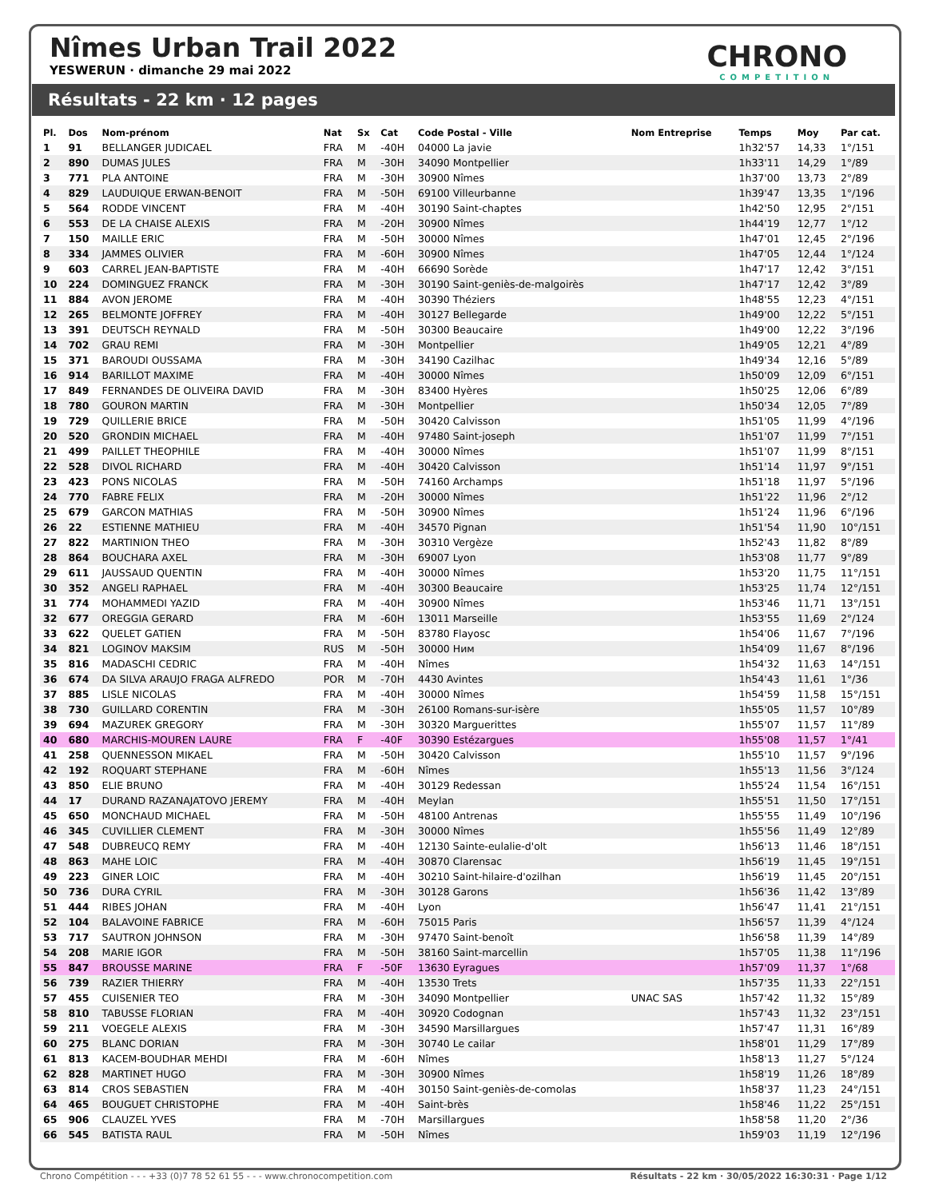Nîmes Urban Trail 2022
YESWERUN · dimanche 29 mai 2022
CHRONO
COMPETITION
Résultats - 22 km · 12 pages
| Pl. | Dos | Nom-prénom | Nat | Sx | Cat | Code Postal - Ville | Nom Entreprise | Temps | Moy | Par cat. |
| --- | --- | --- | --- | --- | --- | --- | --- | --- | --- | --- |
| 1 | 91 | BELLANGER JUDICAEL | FRA | M | -40H | 04000 La javie | | 1h32'57 | 14,33 | 1°/151 |
| 2 | 890 | DUMAS JULES | FRA | M | -30H | 34090 Montpellier | | 1h33'11 | 14,29 | 1°/89 |
| 3 | 771 | PLA ANTOINE | FRA | M | -30H | 30900 Nîmes | | 1h37'00 | 13,73 | 2°/89 |
| 4 | 829 | LAUDUIQUE ERWAN-BENOIT | FRA | M | -50H | 69100 Villeurbanne | | 1h39'47 | 13,35 | 1°/196 |
| 5 | 564 | RODDE VINCENT | FRA | M | -40H | 30190 Saint-chaptes | | 1h42'50 | 12,95 | 2°/151 |
| 6 | 553 | DE LA CHAISE ALEXIS | FRA | M | -20H | 30900 Nîmes | | 1h44'19 | 12,77 | 1°/12 |
| 7 | 150 | MAILLE ERIC | FRA | M | -50H | 30000 Nîmes | | 1h47'01 | 12,45 | 2°/196 |
| 8 | 334 | JAMMES OLIVIER | FRA | M | -60H | 30900 Nîmes | | 1h47'05 | 12,44 | 1°/124 |
| 9 | 603 | CARREL JEAN-BAPTISTE | FRA | M | -40H | 66690 Sorède | | 1h47'17 | 12,42 | 3°/151 |
| 10 | 224 | DOMINGUEZ FRANCK | FRA | M | -30H | 30190 Saint-geniès-de-malgoirès | | 1h47'17 | 12,42 | 3°/89 |
| 11 | 884 | AVON JEROME | FRA | M | -40H | 30390 Théziers | | 1h48'55 | 12,23 | 4°/151 |
| 12 | 265 | BELMONTE JOFFREY | FRA | M | -40H | 30127 Bellegarde | | 1h49'00 | 12,22 | 5°/151 |
| 13 | 391 | DEUTSCH REYNALD | FRA | M | -50H | 30300 Beaucaire | | 1h49'00 | 12,22 | 3°/196 |
| 14 | 702 | GRAU REMI | FRA | M | -30H | Montpellier | | 1h49'05 | 12,21 | 4°/89 |
| 15 | 371 | BAROUDI OUSSAMA | FRA | M | -30H | 34190 Cazilhac | | 1h49'34 | 12,16 | 5°/89 |
| 16 | 914 | BARILLOT MAXIME | FRA | M | -40H | 30000 Nîmes | | 1h50'09 | 12,09 | 6°/151 |
| 17 | 849 | FERNANDES DE OLIVEIRA DAVID | FRA | M | -30H | 83400 Hyères | | 1h50'25 | 12,06 | 6°/89 |
| 18 | 780 | GOURON MARTIN | FRA | M | -30H | Montpellier | | 1h50'34 | 12,05 | 7°/89 |
| 19 | 729 | QUILLERIE BRICE | FRA | M | -50H | 30420 Calvisson | | 1h51'05 | 11,99 | 4°/196 |
| 20 | 520 | GRONDIN MICHAEL | FRA | M | -40H | 97480 Saint-joseph | | 1h51'07 | 11,99 | 7°/151 |
| 21 | 499 | PAILLET THEOPHILE | FRA | M | -40H | 30000 Nîmes | | 1h51'07 | 11,99 | 8°/151 |
| 22 | 528 | DIVOL RICHARD | FRA | M | -40H | 30420 Calvisson | | 1h51'14 | 11,97 | 9°/151 |
| 23 | 423 | PONS NICOLAS | FRA | M | -50H | 74160 Archamps | | 1h51'18 | 11,97 | 5°/196 |
| 24 | 770 | FABRE FELIX | FRA | M | -20H | 30000 Nîmes | | 1h51'22 | 11,96 | 2°/12 |
| 25 | 679 | GARCON MATHIAS | FRA | M | -50H | 30900 Nîmes | | 1h51'24 | 11,96 | 6°/196 |
| 26 | 22 | ESTIENNE MATHIEU | FRA | M | -40H | 34570 Pignan | | 1h51'54 | 11,90 | 10°/151 |
| 27 | 822 | MARTINION THEO | FRA | M | -30H | 30310 Vergèze | | 1h52'43 | 11,82 | 8°/89 |
| 28 | 864 | BOUCHARA AXEL | FRA | M | -30H | 69007 Lyon | | 1h53'08 | 11,77 | 9°/89 |
| 29 | 611 | JAUSSAUD QUENTIN | FRA | M | -40H | 30000 Nîmes | | 1h53'20 | 11,75 | 11°/151 |
| 30 | 352 | ANGELI RAPHAEL | FRA | M | -40H | 30300 Beaucaire | | 1h53'25 | 11,74 | 12°/151 |
| 31 | 774 | MOHAMMEDI YAZID | FRA | M | -40H | 30900 Nîmes | | 1h53'46 | 11,71 | 13°/151 |
| 32 | 677 | OREGGIA GERARD | FRA | M | -60H | 13011 Marseille | | 1h53'55 | 11,69 | 2°/124 |
| 33 | 622 | QUELET GATIEN | FRA | M | -50H | 83780 Flayosc | | 1h54'06 | 11,67 | 7°/196 |
| 34 | 821 | LOGINOV MAKSIM | RUS | M | -50H | 30000 Ним | | 1h54'09 | 11,67 | 8°/196 |
| 35 | 816 | MADASCHI CEDRIC | FRA | M | -40H | Nîmes | | 1h54'32 | 11,63 | 14°/151 |
| 36 | 674 | DA SILVA ARAUJO FRAGA ALFREDO | POR | M | -70H | 4430 Avintes | | 1h54'43 | 11,61 | 1°/36 |
| 37 | 885 | LISLE NICOLAS | FRA | M | -40H | 30000 Nîmes | | 1h54'59 | 11,58 | 15°/151 |
| 38 | 730 | GUILLARD CORENTIN | FRA | M | -30H | 26100 Romans-sur-isère | | 1h55'05 | 11,57 | 10°/89 |
| 39 | 694 | MAZUREK GREGORY | FRA | M | -30H | 30320 Marguerittes | | 1h55'07 | 11,57 | 11°/89 |
| 40 | 680 | MARCHIS-MOUREN LAURE | FRA | F | -40F | 30390 Estézargues | | 1h55'08 | 11,57 | 1°/41 |
| 41 | 258 | QUENNESSON MIKAEL | FRA | M | -50H | 30420 Calvisson | | 1h55'10 | 11,57 | 9°/196 |
| 42 | 192 | ROQUART STEPHANE | FRA | M | -60H | Nîmes | | 1h55'13 | 11,56 | 3°/124 |
| 43 | 850 | ELIE BRUNO | FRA | M | -40H | 30129 Redessan | | 1h55'24 | 11,54 | 16°/151 |
| 44 | 17 | DURAND RAZANAJATOVO JEREMY | FRA | M | -40H | Meylan | | 1h55'51 | 11,50 | 17°/151 |
| 45 | 650 | MONCHAUD MICHAEL | FRA | M | -50H | 48100 Antrenas | | 1h55'55 | 11,49 | 10°/196 |
| 46 | 345 | CUVILLIER CLEMENT | FRA | M | -30H | 30000 Nîmes | | 1h55'56 | 11,49 | 12°/89 |
| 47 | 548 | DUBREUCQ REMY | FRA | M | -40H | 12130 Sainte-eulalie-d'olt | | 1h56'13 | 11,46 | 18°/151 |
| 48 | 863 | MAHE LOIC | FRA | M | -40H | 30870 Clarensac | | 1h56'19 | 11,45 | 19°/151 |
| 49 | 223 | GINER LOIC | FRA | M | -40H | 30210 Saint-hilaire-d'ozilhan | | 1h56'19 | 11,45 | 20°/151 |
| 50 | 736 | DURA CYRIL | FRA | M | -30H | 30128 Garons | | 1h56'36 | 11,42 | 13°/89 |
| 51 | 444 | RIBES JOHAN | FRA | M | -40H | Lyon | | 1h56'47 | 11,41 | 21°/151 |
| 52 | 104 | BALAVOINE FABRICE | FRA | M | -60H | 75015 Paris | | 1h56'57 | 11,39 | 4°/124 |
| 53 | 717 | SAUTRON JOHNSON | FRA | M | -30H | 97470 Saint-benoît | | 1h56'58 | 11,39 | 14°/89 |
| 54 | 208 | MARIE IGOR | FRA | M | -50H | 38160 Saint-marcellin | | 1h57'05 | 11,38 | 11°/196 |
| 55 | 847 | BROUSSE MARINE | FRA | F | -50F | 13630 Eyragues | | 1h57'09 | 11,37 | 1°/68 |
| 56 | 739 | RAZIER THIERRY | FRA | M | -40H | 13530 Trets | | 1h57'35 | 11,33 | 22°/151 |
| 57 | 455 | CUISENIER TEO | FRA | M | -30H | 34090 Montpellier | UNAC SAS | 1h57'42 | 11,32 | 15°/89 |
| 58 | 810 | TABUSSE FLORIAN | FRA | M | -40H | 30920 Codognan | | 1h57'43 | 11,32 | 23°/151 |
| 59 | 211 | VOEGELE ALEXIS | FRA | M | -30H | 34590 Marsillargues | | 1h57'47 | 11,31 | 16°/89 |
| 60 | 275 | BLANC DORIAN | FRA | M | -30H | 30740 Le cailar | | 1h58'01 | 11,29 | 17°/89 |
| 61 | 813 | KACEM-BOUDHAR MEHDI | FRA | M | -60H | Nîmes | | 1h58'13 | 11,27 | 5°/124 |
| 62 | 828 | MARTINET HUGO | FRA | M | -30H | 30900 Nîmes | | 1h58'19 | 11,26 | 18°/89 |
| 63 | 814 | CROS SEBASTIEN | FRA | M | -40H | 30150 Saint-geniès-de-comolas | | 1h58'37 | 11,23 | 24°/151 |
| 64 | 465 | BOUGUET CHRISTOPHE | FRA | M | -40H | Saint-brès | | 1h58'46 | 11,22 | 25°/151 |
| 65 | 906 | CLAUZEL YVES | FRA | M | -70H | Marsillargues | | 1h58'58 | 11,20 | 2°/36 |
| 66 | 545 | BATISTA RAUL | FRA | M | -50H | Nîmes | | 1h59'03 | 11,19 | 12°/196 |
Chrono Compétition - - - +33 (0)7 78 52 61 55 - - - www.chronocompetition.com Résultats - 22 km · 30/05/2022 16:30:31 · Page 1/12